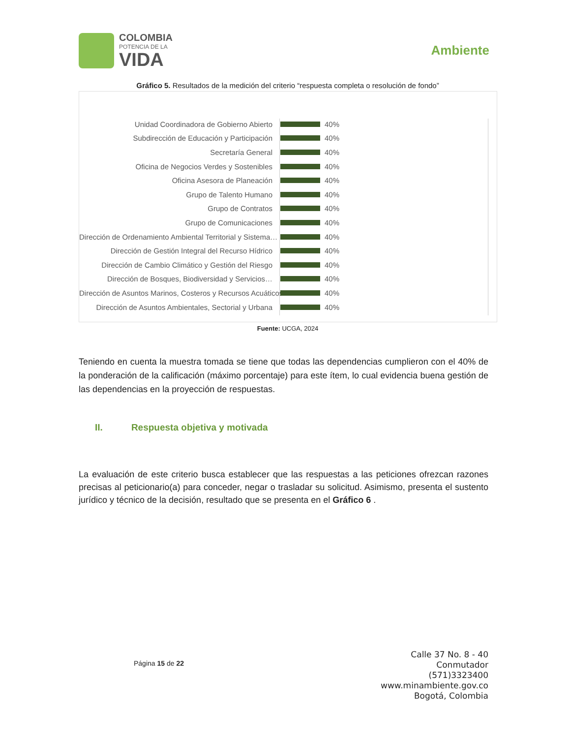COLOMBIA
POTENCIA DE LA
VIDA
Ambiente
Gráfico 5. Resultados de la medición del criterio “respuesta completa o resolución de fondo”
Unidad Coordinadora de Gobierno Abierto 40%
Subdirección de Educación y Participación 40%
Secretaría General 40%
Oficina de Negocios Verdes y Sostenibles 40%
Oficina Asesora de Planeación 40%
Grupo de Talento Humano 40%
Grupo de Contratos 40%
Grupo de Comunicaciones 40%
Dirección de Ordenamiento Ambiental Territorial y Sistema… 40%
Dirección de Gestión Integral del Recurso Hídrico 40%
Dirección de Cambio Climático y Gestión del Riesgo 40%
Dirección de Bosques, Biodiversidad y Servicios… 40%
Dirección de Asuntos Marinos, Costeros y Recursos Acuáticos 40%
Dirección de Asuntos Ambientales, Sectorial y Urbana 40%
Fuente: UCGA, 2024
Teniendo en cuenta la muestra tomada se tiene que todas las dependencias cumplieron con el 40% de la ponderación de la calificación (máximo porcentaje) para este ítem, lo cual evidencia buena gestión de las dependencias en la proyección de respuestas.
II. Respuesta objetiva y motivada
La evaluación de este criterio busca establecer que las respuestas a las peticiones ofrezcan razones precisas al peticionario(a) para conceder, negar o trasladar su solicitud. Asimismo, presenta el sustento jurídico y técnico de la decisión, resultado que se presenta en el Gráfico 6 .
Página 15 de 22
Calle 37 No. 8 - 40
Conmutador
(571)3323400
www.minambiente.gov.co
Bogotá, Colombia